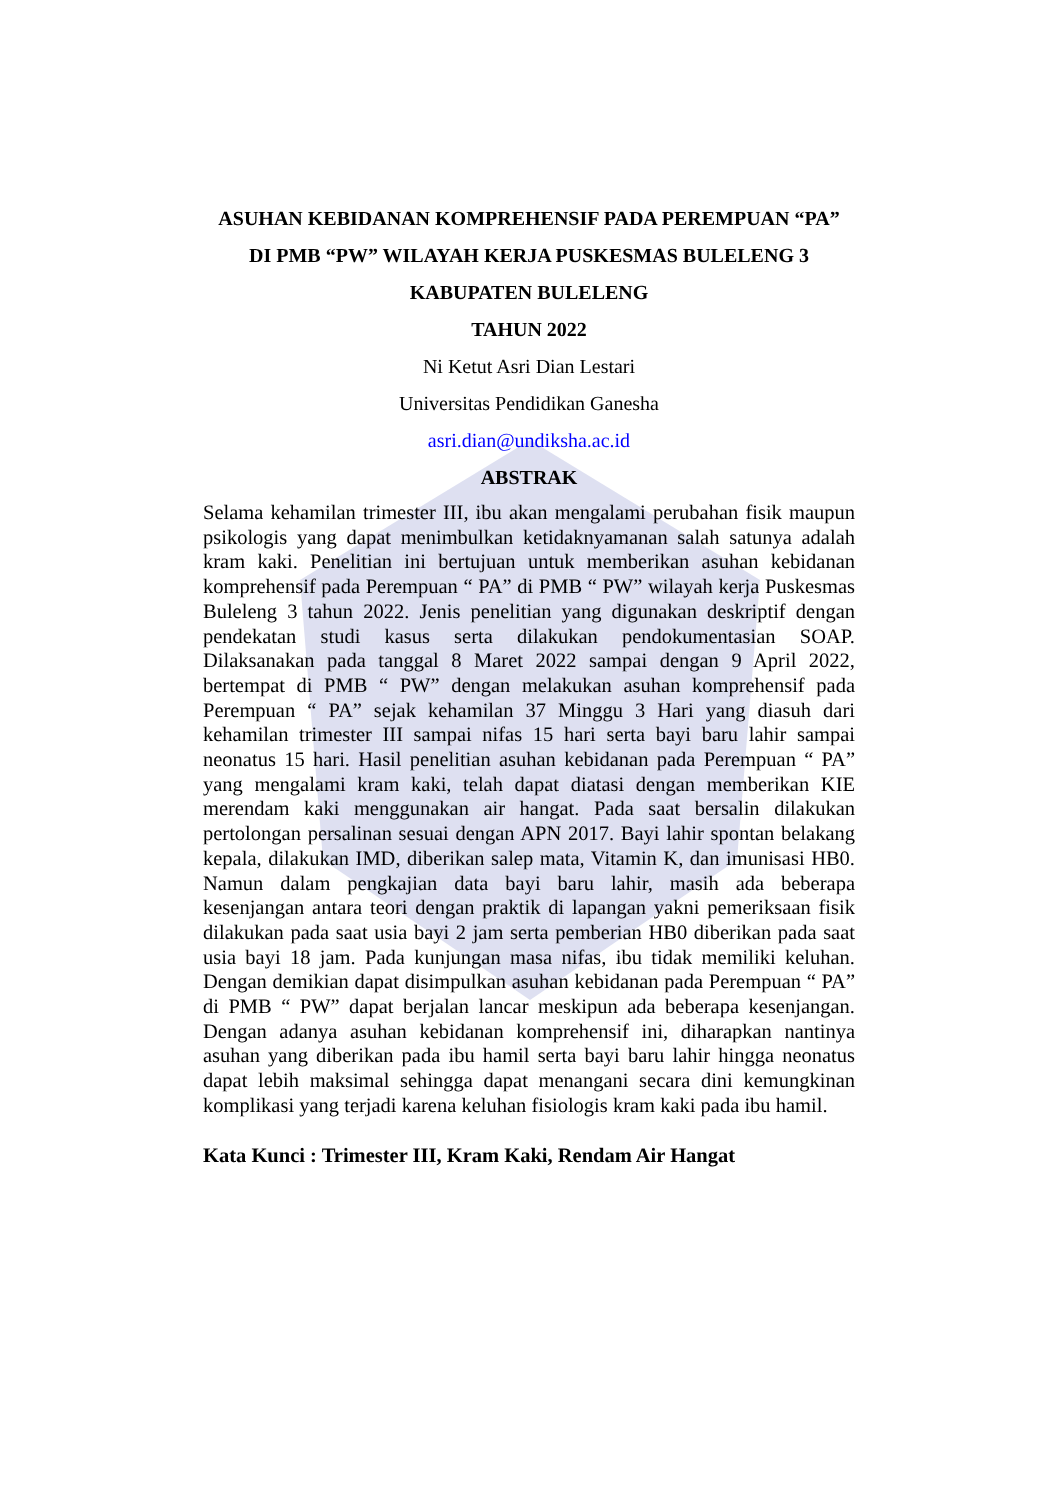ASUHAN KEBIDANAN KOMPREHENSIF PADA PEREMPUAN “PA”
DI PMB “PW” WILAYAH KERJA PUSKESMAS BULELENG 3
KABUPATEN BULELENG
TAHUN 2022
Ni Ketut Asri Dian Lestari
Universitas Pendidikan Ganesha
asri.dian@undiksha.ac.id
ABSTRAK
Selama kehamilan trimester III, ibu akan mengalami perubahan fisik maupun psikologis yang dapat menimbulkan ketidaknyamanan salah satunya adalah kram kaki. Penelitian ini bertujuan untuk memberikan asuhan kebidanan komprehensif pada Perempuan “ PA” di PMB “ PW” wilayah kerja Puskesmas Buleleng 3 tahun 2022. Jenis penelitian yang digunakan deskriptif dengan pendekatan studi kasus serta dilakukan pendokumentasian SOAP. Dilaksanakan pada tanggal 8 Maret 2022 sampai dengan 9 April 2022, bertempat di PMB “ PW” dengan melakukan asuhan komprehensif pada Perempuan “ PA” sejak kehamilan 37 Minggu 3 Hari yang diasuh dari kehamilan trimester III sampai nifas 15 hari serta bayi baru lahir sampai neonatus 15 hari. Hasil penelitian asuhan kebidanan pada Perempuan “ PA” yang mengalami kram kaki, telah dapat diatasi dengan memberikan KIE merendam kaki menggunakan air hangat. Pada saat bersalin dilakukan pertolongan persalinan sesuai dengan APN 2017. Bayi lahir spontan belakang kepala, dilakukan IMD, diberikan salep mata, Vitamin K, dan imunisasi HB0. Namun dalam pengkajian data bayi baru lahir, masih ada beberapa kesenjangan antara teori dengan praktik di lapangan yakni pemeriksaan fisik dilakukan pada saat usia bayi 2 jam serta pemberian HB0 diberikan pada saat usia bayi 18 jam. Pada kunjungan masa nifas, ibu tidak memiliki keluhan. Dengan demikian dapat disimpulkan asuhan kebidanan pada Perempuan “ PA” di PMB “ PW” dapat berjalan lancar meskipun ada beberapa kesenjangan. Dengan adanya asuhan kebidanan komprehensif ini, diharapkan nantinya asuhan yang diberikan pada ibu hamil serta bayi baru lahir hingga neonatus dapat lebih maksimal sehingga dapat menangani secara dini kemungkinan komplikasi yang terjadi karena keluhan fisiologis kram kaki pada ibu hamil.
Kata Kunci : Trimester III, Kram Kaki, Rendam Air Hangat